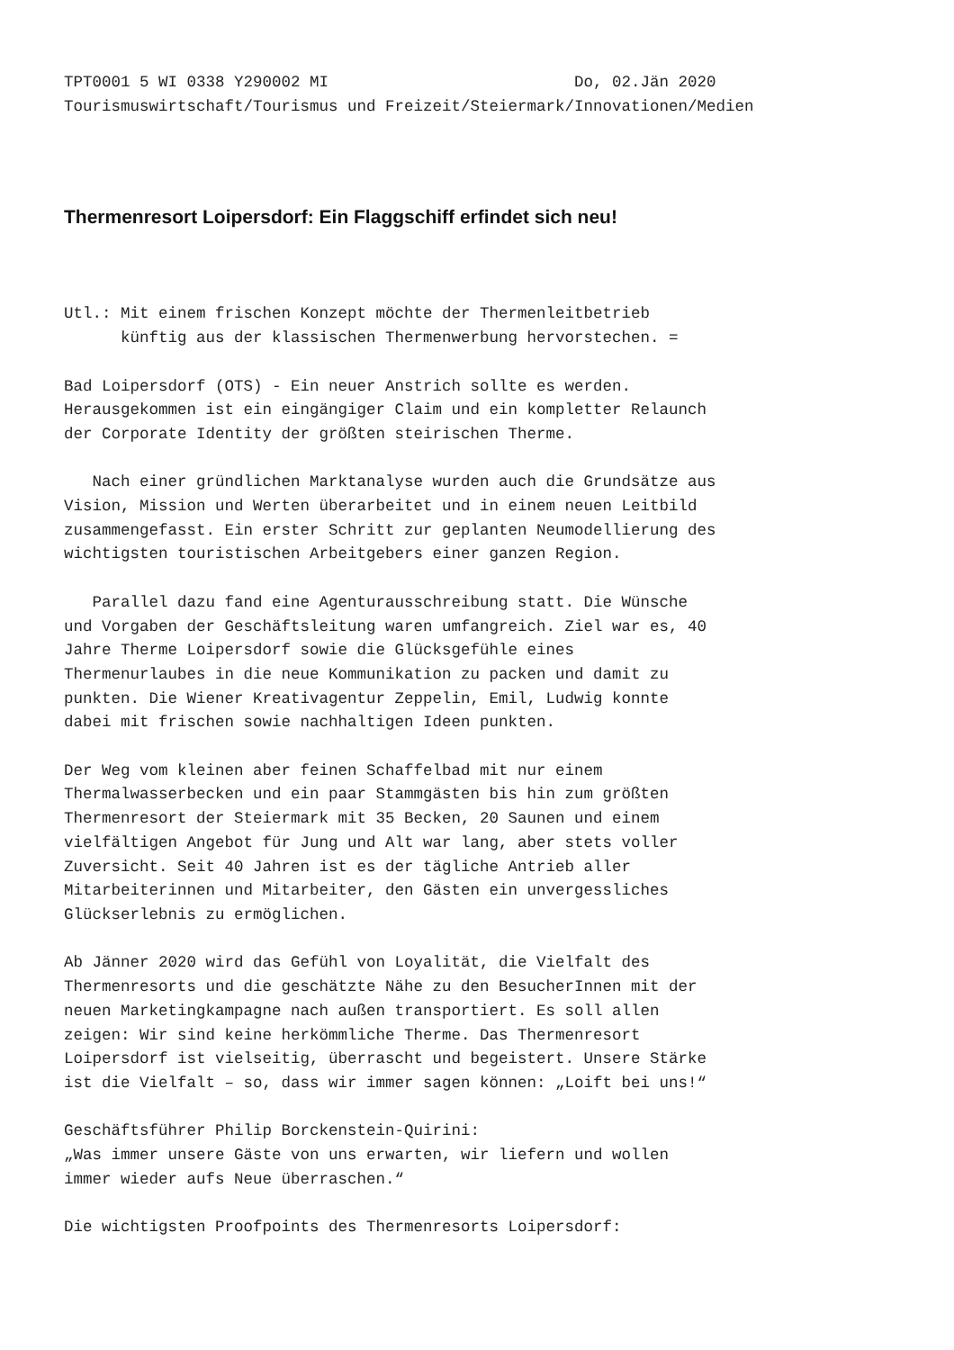TPT0001 5 WI 0338 Y290002 MI                          Do, 02.Jän 2020
Tourismuswirtschaft/Tourismus und Freizeit/Steiermark/Innovationen/Medien
Thermenresort Loipersdorf: Ein Flaggschiff erfindet sich neu!
Utl.: Mit einem frischen Konzept möchte der Thermenleitbetrieb
      künftig aus der klassischen Thermenwerbung hervorstechen. =

Bad Loipersdorf (OTS) - Ein neuer Anstrich sollte es werden.
Herausgekommen ist ein eingängiger Claim und ein kompletter Relaunch
der Corporate Identity der größten steirischen Therme.

   Nach einer gründlichen Marktanalyse wurden auch die Grundsätze aus
Vision, Mission und Werten überarbeitet und in einem neuen Leitbild
zusammengefasst. Ein erster Schritt zur geplanten Neumodellierung des
wichtigsten touristischen Arbeitgebers einer ganzen Region.

   Parallel dazu fand eine Agenturausschreibung statt. Die Wünsche
und Vorgaben der Geschäftsleitung waren umfangreich. Ziel war es, 40
Jahre Therme Loipersdorf sowie die Glücksgefühle eines
Thermenurlaubes in die neue Kommunikation zu packen und damit zu
punkten. Die Wiener Kreativagentur Zeppelin, Emil, Ludwig konnte
dabei mit frischen sowie nachhaltigen Ideen punkten.

Der Weg vom kleinen aber feinen Schaffelbad mit nur einem
Thermalwasserbecken und ein paar Stammgästen bis hin zum größten
Thermenresort der Steiermark mit 35 Becken, 20 Saunen und einem
vielfältigen Angebot für Jung und Alt war lang, aber stets voller
Zuversicht. Seit 40 Jahren ist es der tägliche Antrieb aller
Mitarbeiterinnen und Mitarbeiter, den Gästen ein unvergessliches
Glückserlebnis zu ermöglichen.

Ab Jänner 2020 wird das Gefühl von Loyalität, die Vielfalt des
Thermenresorts und die geschätzte Nähe zu den BesucherInnen mit der
neuen Marketingkampagne nach außen transportiert. Es soll allen
zeigen: Wir sind keine herkömmliche Therme. Das Thermenresort
Loipersdorf ist vielseitig, überrascht und begeistert. Unsere Stärke
ist die Vielfalt – so, dass wir immer sagen können: „Loift bei uns!“

Geschäftsführer Philip Borckenstein-Quirini:
„Was immer unsere Gäste von uns erwarten, wir liefern und wollen
immer wieder aufs Neue überraschen.“

Die wichtigsten Proofpoints des Thermenresorts Loipersdorf: